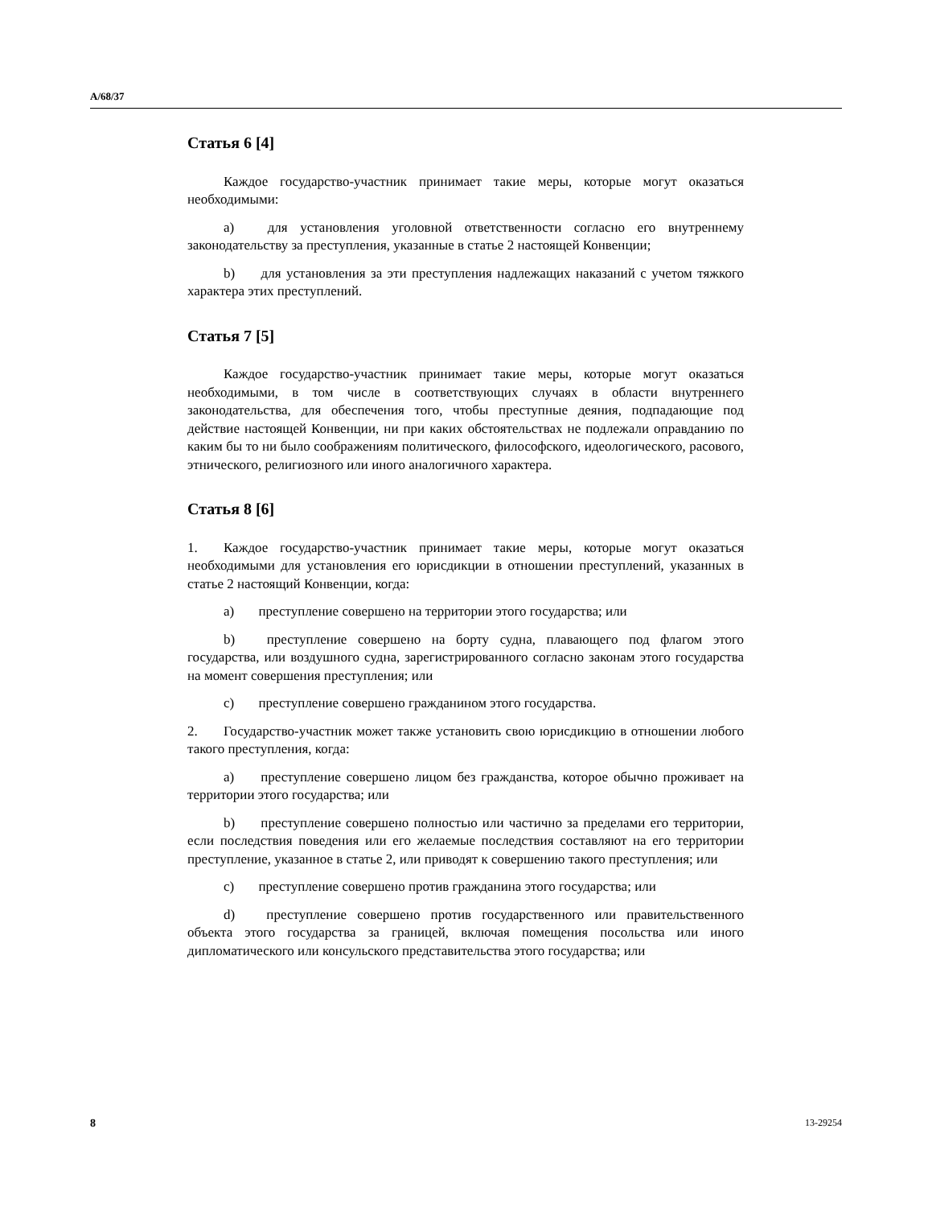A/68/37
Статья 6 [4]
Каждое государство-участник принимает такие меры, которые могут оказаться необходимыми:
a) для установления уголовной ответственности согласно его внутреннему законодательству за преступления, указанные в статье 2 настоящей Конвенции;
b) для установления за эти преступления надлежащих наказаний с учетом тяжкого характера этих преступлений.
Статья 7 [5]
Каждое государство-участник принимает такие меры, которые могут оказаться необходимыми, в том числе в соответствующих случаях в области внутреннего законодательства, для обеспечения того, чтобы преступные деяния, подпадающие под действие настоящей Конвенции, ни при каких обстоятельствах не подлежали оправданию по каким бы то ни было соображениям политического, философского, идеологического, расового, этнического, религиозного или иного аналогичного характера.
Статья 8 [6]
1. Каждое государство-участник принимает такие меры, которые могут оказаться необходимыми для установления его юрисдикции в отношении преступлений, указанных в статье 2 настоящий Конвенции, когда:
a) преступление совершено на территории этого государства; или
b) преступление совершено на борту судна, плавающего под флагом этого государства, или воздушного судна, зарегистрированного согласно законам этого государства на момент совершения преступления; или
c) преступление совершено гражданином этого государства.
2. Государство-участник может также установить свою юрисдикцию в отношении любого такого преступления, когда:
a) преступление совершено лицом без гражданства, которое обычно проживает на территории этого государства; или
b) преступление совершено полностью или частично за пределами его территории, если последствия поведения или его желаемые последствия составляют на его территории преступление, указанное в статье 2, или приводят к совершению такого преступления; или
c) преступление совершено против гражданина этого государства; или
d) преступление совершено против государственного или правительственного объекта этого государства за границей, включая помещения посольства или иного дипломатического или консульского представительства этого государства; или
8 13-29254